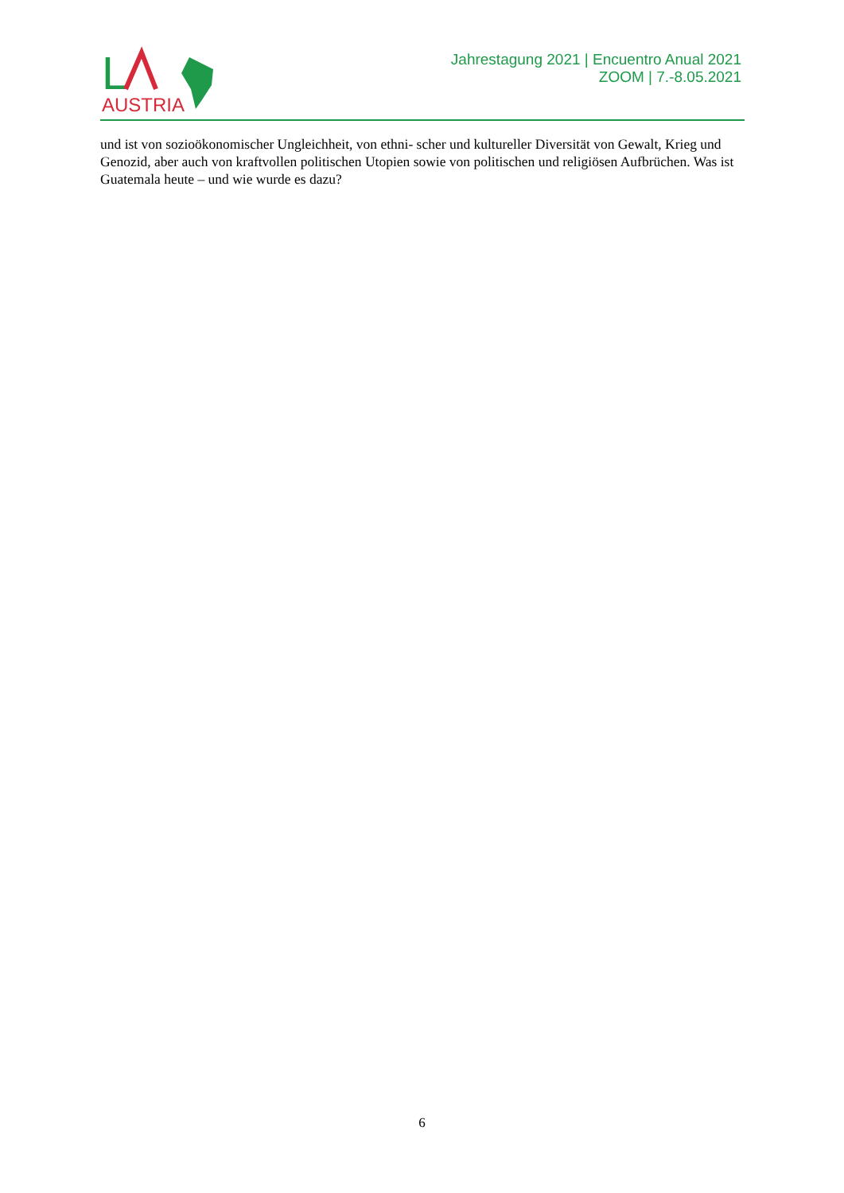L
AUSTRIA
Jahrestagung 2021 | Encuentro Anual 2021
ZOOM | 7.-8.05.2021
und ist von sozioökonomischer Ungleichheit, von ethni- scher und kultureller Diversität von Gewalt, Krieg und Genozid, aber auch von kraftvollen politischen Utopien sowie von politischen und religiösen Aufbrüchen. Was ist Guatemala heute – und wie wurde es dazu?
6